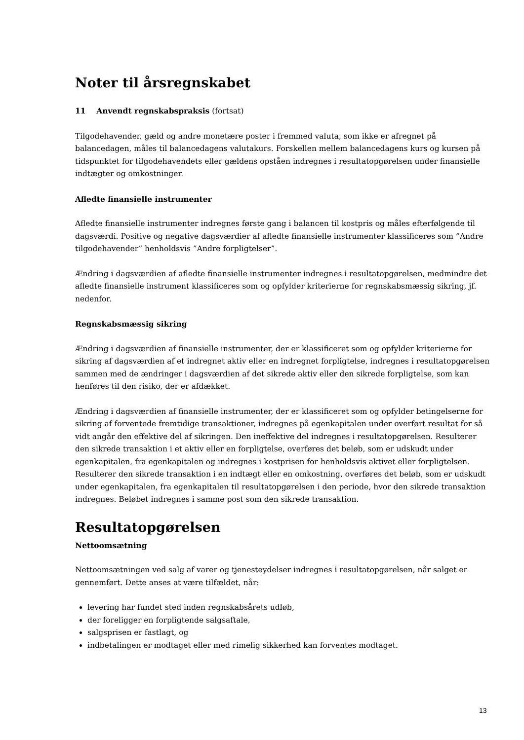Noter til årsregnskabet
11 Anvendt regnskabspraksis (fortsat)
Tilgodehavender, gæld og andre monetære poster i fremmed valuta, som ikke er afregnet på balancedagen, måles til balancedagens valutakurs. Forskellen mellem balancedagens kurs og kursen på tidspunktet for tilgodehavendets eller gældens opståen indregnes i resultatopgørelsen under finansielle indtægter og omkostninger.
Afledte finansielle instrumenter
Afledte finansielle instrumenter indregnes første gang i balancen til kostpris og måles efterfølgende til dagsværdi. Positive og negative dagsværdier af afledte finansielle instrumenter klassificeres som ”Andre tilgodehavender” henholdsvis ”Andre forpligtelser”.
Ændring i dagsværdien af afledte finansielle instrumenter indregnes i resultatopgørelsen, medmindre det afledte finansielle instrument klassificeres som og opfylder kriterierne for regnskabsmæssig sikring, jf. nedenfor.
Regnskabsmæssig sikring
Ændring i dagsværdien af finansielle instrumenter, der er klassificeret som og opfylder kriterierne for sikring af dagsværdien af et indregnet aktiv eller en indregnet forpligtelse, indregnes i resultatopgørelsen sammen med de ændringer i dagsværdien af det sikrede aktiv eller den sikrede forpligtelse, som kan henføres til den risiko, der er afdækket.
Ændring i dagsværdien af finansielle instrumenter, der er klassificeret som og opfylder betingelserne for sikring af forventede fremtidige transaktioner, indregnes på egenkapitalen under overført resultat for så vidt angår den effektive del af sikringen. Den ineffektive del indregnes i resultatopgørelsen. Resulterer den sikrede transaktion i et aktiv eller en forpligtelse, overføres det beløb, som er udskudt under egenkapitalen, fra egenkapitalen og indregnes i kostprisen for henholdsvis aktivet eller forpligtelsen. Resulterer den sikrede transaktion i en indtægt eller en omkostning, overføres det beløb, som er udskudt under egenkapitalen, fra egenkapitalen til resultatopgørelsen i den periode, hvor den sikrede transaktion indregnes. Beløbet indregnes i samme post som den sikrede transaktion.
Resultatopgørelsen
Nettoomsætning
Nettoomsætningen ved salg af varer og tjenesteydelser indregnes i resultatopgørelsen, når salget er gennemført. Dette anses at være tilfældet, når:
levering har fundet sted inden regnskabsårets udløb,
der foreligger en forpligtende salgsaftale,
salgsprisen er fastlagt, og
indbetalingen er modtaget eller med rimelig sikkerhed kan forventes modtaget.
13